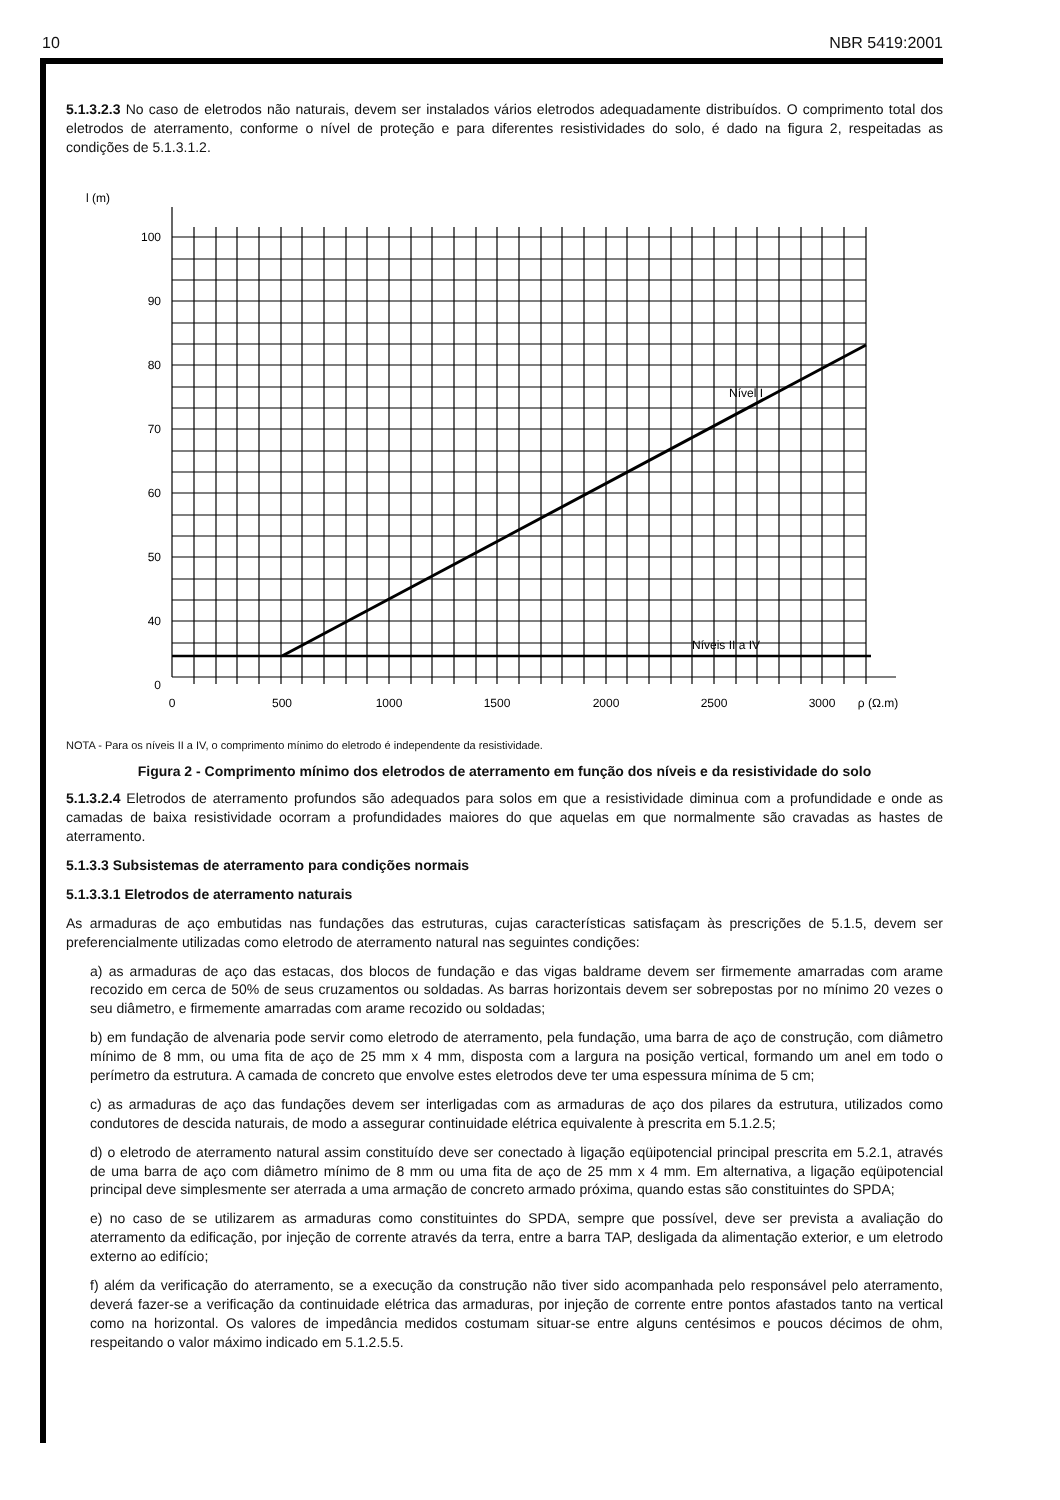10 NBR 5419:2001
5.1.3.2.3 No caso de eletrodos não naturais, devem ser instalados vários eletrodos adequadamente distribuídos. O comprimento total dos eletrodos de aterramento, conforme o nível de proteção e para diferentes resistividades do solo, é dado na figura 2, respeitadas as condições de 5.1.3.1.2.
l (m)
100
90
80
70
60
50
40
0
0
500
1000
1500
2000
2500
3000
ρ (Ω.m)
Nível I
Níveis II a IV
NOTA - Para os níveis II a IV, o comprimento mínimo do eletrodo é independente da resistividade.
Figura 2 - Comprimento mínimo dos eletrodos de aterramento em função dos níveis e da resistividade do solo
5.1.3.2.4 Eletrodos de aterramento profundos são adequados para solos em que a resistividade diminua com a profundidade e onde as camadas de baixa resistividade ocorram a profundidades maiores do que aquelas em que normalmente são cravadas as hastes de aterramento.
5.1.3.3 Subsistemas de aterramento para condições normais
5.1.3.3.1 Eletrodos de aterramento naturais
As armaduras de aço embutidas nas fundações das estruturas, cujas características satisfaçam às prescrições de 5.1.5, devem ser preferencialmente utilizadas como eletrodo de aterramento natural nas seguintes condições:
a) as armaduras de aço das estacas, dos blocos de fundação e das vigas baldrame devem ser firmemente amarradas com arame recozido em cerca de 50% de seus cruzamentos ou soldadas. As barras horizontais devem ser sobrepostas por no mínimo 20 vezes o seu diâmetro, e firmemente amarradas com arame recozido ou soldadas;
b) em fundação de alvenaria pode servir como eletrodo de aterramento, pela fundação, uma barra de aço de construção, com diâmetro mínimo de 8 mm, ou uma fita de aço de 25 mm x 4 mm, disposta com a largura na posição vertical, formando um anel em todo o perímetro da estrutura. A camada de concreto que envolve estes eletrodos deve ter uma espessura mínima de 5 cm;
c) as armaduras de aço das fundações devem ser interligadas com as armaduras de aço dos pilares da estrutura, utilizados como condutores de descida naturais, de modo a assegurar continuidade elétrica equivalente à prescrita em 5.1.2.5;
d) o eletrodo de aterramento natural assim constituído deve ser conectado à ligação eqüipotencial principal prescrita em 5.2.1, através de uma barra de aço com diâmetro mínimo de 8 mm ou uma fita de aço de 25 mm x 4 mm. Em alternativa, a ligação eqüipotencial principal deve simplesmente ser aterrada a uma armação de concreto armado próxima, quando estas são constituintes do SPDA;
e) no caso de se utilizarem as armaduras como constituintes do SPDA, sempre que possível, deve ser prevista a avaliação do aterramento da edificação, por injeção de corrente através da terra, entre a barra TAP, desligada da alimentação exterior, e um eletrodo externo ao edifício;
f) além da verificação do aterramento, se a execução da construção não tiver sido acompanhada pelo responsável pelo aterramento, deverá fazer-se a verificação da continuidade elétrica das armaduras, por injeção de corrente entre pontos afastados tanto na vertical como na horizontal. Os valores de impedância medidos costumam situar-se entre alguns centésimos e poucos décimos de ohm, respeitando o valor máximo indicado em 5.1.2.5.5.